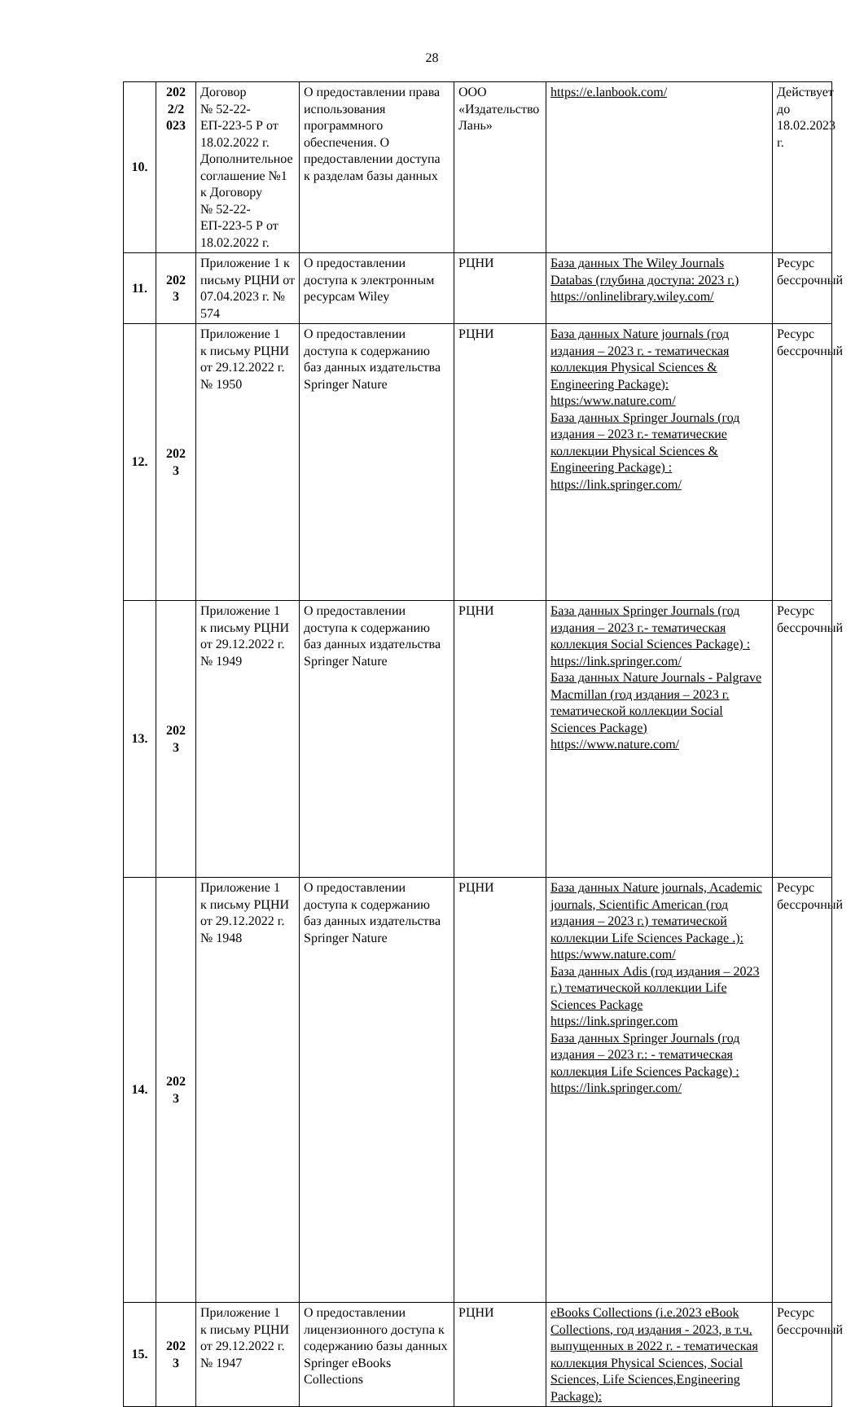28
| 10. | 202 2/2 023 | Договор № 52-22-ЕП-223-5 Р от 18.02.2022 г. Дополнительное соглашение №1 к Договору № 52-22-ЕП-223-5 Р от 18.02.2022 г. | О предоставлении права использования программного обеспечения. О предоставлении доступа к разделам базы данных | ООО «Издательство Лань» | https://e.lanbook.com/ | Действует до 18.02.2023 г. |
| 11. | 202 3 | Приложение 1 к письму РЦНИ от 07.04.2023 г. № 574 | О предоставлении доступа к электронным ресурсам Wiley | РЦНИ | База данных The Wiley Journals Databas (глубина доступа: 2023 г.) https://onlinelibrary.wiley.com/ | Ресурс бессрочный |
| 12. | 202 3 | Приложение 1 к письму РЦНИ от 29.12.2022 г. № 1950 | О предоставлении доступа к содержанию баз данных издательства Springer Nature | РЦНИ | База данных Nature journals (год издания – 2023 г. - тематическая коллекция Physical Sciences & Engineering Package): https:/www.nature.com/ База данных Springer Journals (год издания – 2023 г.- тематические коллекции Physical Sciences & Engineering Package) : https://link.springer.com/ | Ресурс бессрочный |
| 13. | 202 3 | Приложение 1 к письму РЦНИ от 29.12.2022 г. № 1949 | О предоставлении доступа к содержанию баз данных издательства Springer Nature | РЦНИ | База данных Springer Journals (год издания – 2023 г.- тематическая коллекция Social Sciences Package) : https://link.springer.com/ База данных Nature Journals - Palgrave Macmillan (год издания – 2023 г. тематической коллекции Social Sciences Package) https://www.nature.com/ | Ресурс бессрочный |
| 14. | 202 3 | Приложение 1 к письму РЦНИ от 29.12.2022 г. № 1948 | О предоставлении доступа к содержанию баз данных издательства Springer Nature | РЦНИ | База данных Nature journals, Academic journals, Scientific American (год издания – 2023 г.) тематической коллекции Life Sciences Package .): https:/www.nature.com/ База данных Adis (год издания – 2023 г.) тематической коллекции Life Sciences Package https://link.springer.com База данных Springer Journals (год издания – 2023 г.: - тематическая коллекция Life Sciences Package) : https://link.springer.com/ | Ресурс бессрочный |
| 15. | 202 3 | Приложение 1 к письму РЦНИ от 29.12.2022 г. № 1947 | О предоставлении лицензионного доступа к содержанию базы данных Springer eBooks Collections | РЦНИ | eBooks Collections (i.e.2023 eBook Collections, год издания - 2023, в т.ч. выпущенных в 2022 г. - тематическая коллекция Physical Sciences, Social Sciences, Life Sciences,Engineering Package): | Ресурс бессрочный |